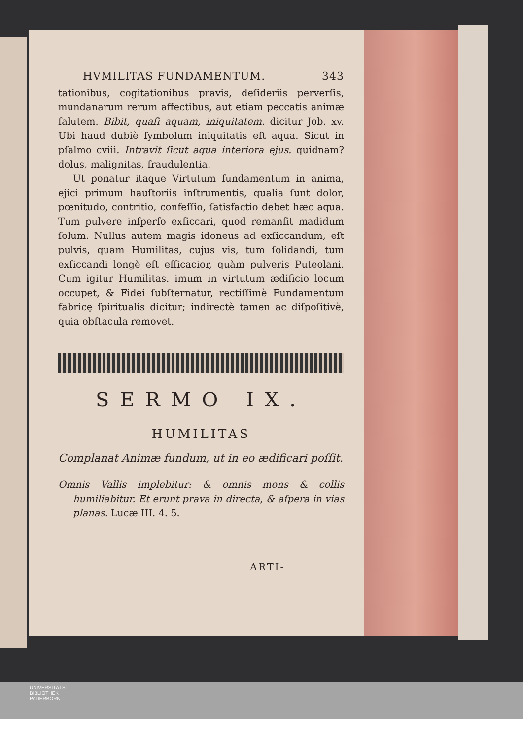HVMILITAS FUNDAMENTUM. 343
tationibus, cogitationibus pravis, deſideriis perverſis, mundanarum rerum affectibus, aut etiam peccatis animæ ſalutem. Bibit, quaſi aquam, iniquitatem. dicitur Job. xv. Ubi haud dubiè ſymbolum iniquitatis eſt aqua. Sicut in pſalmo cviii. Intravit ſicut aqua interiora ejus. quidnam? dolus, malignitas, fraudulentia.
Ut ponatur itaque Virtutum fundamentum in anima, ejici primum hauſtoriis inſtrumentis, qualia ſunt dolor, pœnitudo, contritio, confeſſio, ſatisfactio debet hæc aqua. Tum pulvere inſperſo exſiccari, quod remanſit madidum ſolum. Nullus autem magis idoneus ad exſiccandum, eſt pulvis, quam Humilitas, cujus vis, tum ſolidandi, tum exſiccandi longè eſt efficacior, quàm pulveris Puteolani. Cum igitur Humilitas. imum in virtutum ædificio locum occupet, & Fidei ſubſternatur, rectiſſimè Fundamentum fabricę ſpiritualis dicitur; indirectè tamen ac diſpoſitivè, quia obſtacula removet.
SERMO IX.
HUMILITAS
Complanat Animæ fundum, ut in eo ædificari poſſit.
Omnis Vallis implebitur: & omnis mons & collis humiliabitur. Et erunt prava in directa, & aſpera in vias planas. Lucæ III. 4. 5.
ARTI-
UNIVERSITÄTS-
BIBLIOTHEK
PADERBORN